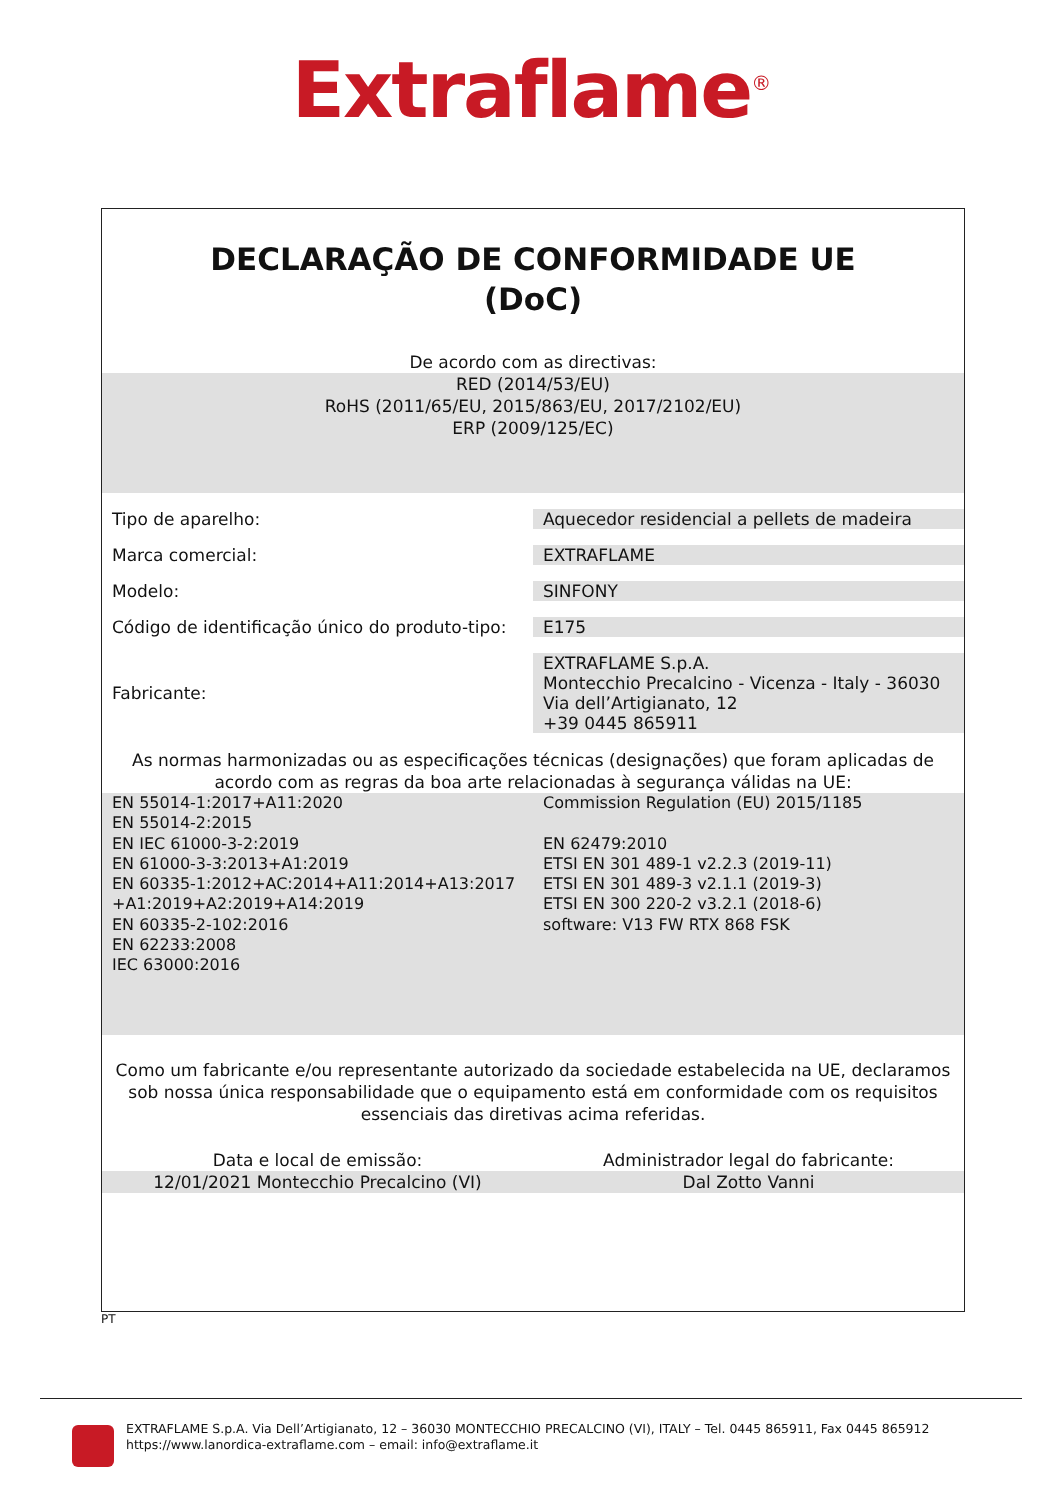Extraflame<sup>®</sup>
DECLARAÇÃO DE CONFORMIDADE UE
(DoC)
De acordo com as directivas:
RED (2014/53/EU)
RoHS (2011/65/EU, 2015/863/EU, 2017/2102/EU)
ERP (2009/125/EC)
| Tipo de aparelho: | Aquecedor residencial a pellets de madeira |
| Marca comercial: | EXTRAFLAME |
| Modelo: | SINFONY |
| Código de identificação único do produto-tipo: | E175 |
| Fabricante: | EXTRAFLAME S.p.A. Montecchio Precalcino - Vicenza - Italy - 36030 Via dell’Artigianato, 12 +39 0445 865911 |
As normas harmonizadas ou as especificações técnicas (designações) que foram aplicadas de acordo com as regras da boa arte relacionadas à segurança válidas na UE:
EN 55014-1:2017+A11:2020
EN 55014-2:2015
EN IEC 61000-3-2:2019
EN 61000-3-3:2013+A1:2019
EN 60335-1:2012+AC:2014+A11:2014+A13:2017
+A1:2019+A2:2019+A14:2019
EN 60335-2-102:2016
EN 62233:2008
IEC 63000:2016
Commission Regulation (EU) 2015/1185
EN 62479:2010
ETSI EN 301 489-1 v2.2.3 (2019-11)
ETSI EN 301 489-3 v2.1.1 (2019-3)
ETSI EN 300 220-2 v3.2.1 (2018-6)
software: V13 FW RTX 868 FSK
Como um fabricante e/ou representante autorizado da sociedade estabelecida na UE, declaramos sob nossa única responsabilidade que o equipamento está em conformidade com os requisitos essenciais das diretivas acima referidas.
Data e local de emissão: Administrador legal do fabricante:
12/01/2021 Montecchio Precalcino (VI)
Dal Zotto Vanni
PT
EXTRAFLAME S.p.A. Via Dell’Artigianato, 12 – 36030 MONTECCHIO PRECALCINO (VI), ITALY – Tel. 0445 865911, Fax 0445 865912
https://www.lanordica-extraflame.com – email: info@extraflame.it